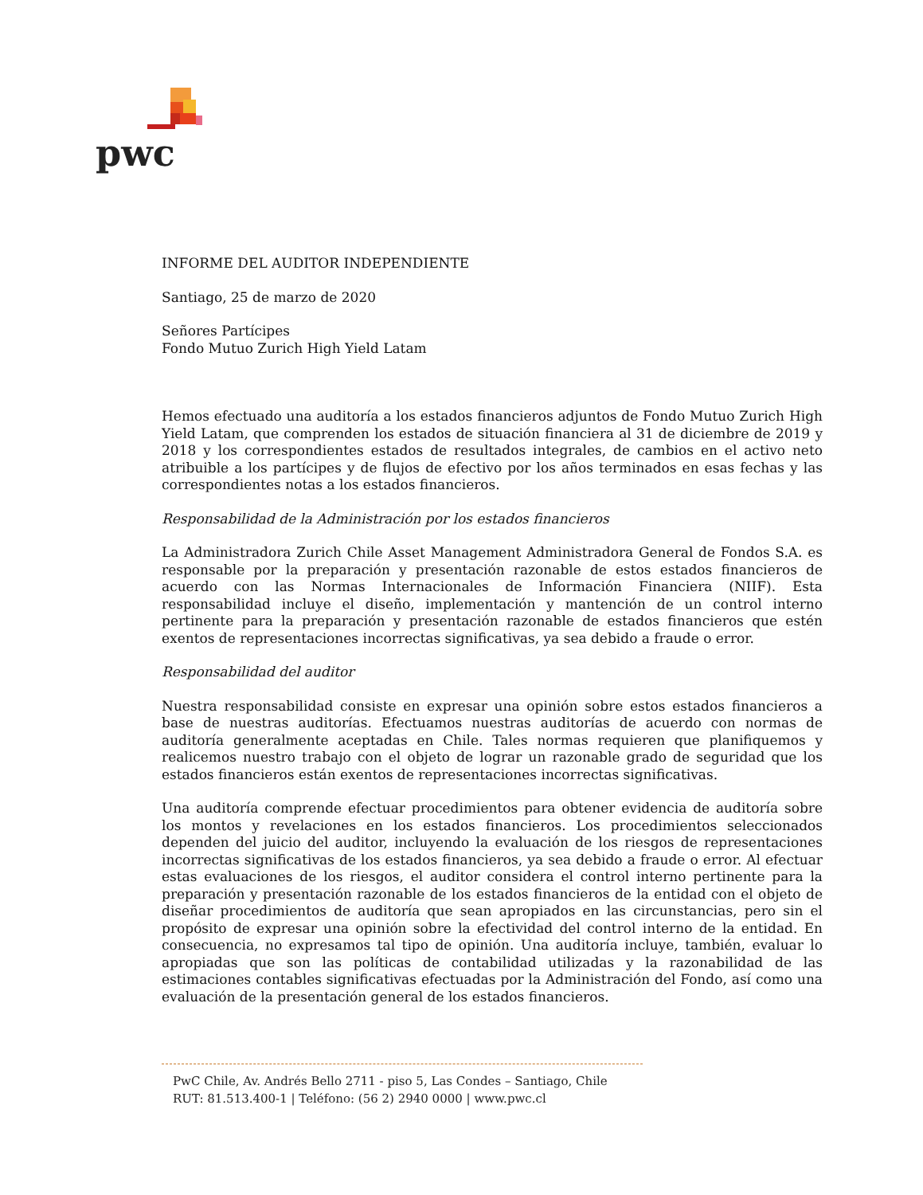pwc
INFORME DEL AUDITOR INDEPENDIENTE
Santiago, 25 de marzo de 2020
Señores Partícipes
Fondo Mutuo Zurich High Yield Latam
Hemos efectuado una auditoría a los estados financieros adjuntos de Fondo Mutuo Zurich High Yield Latam, que comprenden los estados de situación financiera al 31 de diciembre de 2019 y 2018 y los correspondientes estados de resultados integrales, de cambios en el activo neto atribuible a los partícipes y de flujos de efectivo por los años terminados en esas fechas y las correspondientes notas a los estados financieros.
Responsabilidad de la Administración por los estados financieros
La Administradora Zurich Chile Asset Management Administradora General de Fondos S.A. es responsable por la preparación y presentación razonable de estos estados financieros de acuerdo con las Normas Internacionales de Información Financiera (NIIF). Esta responsabilidad incluye el diseño, implementación y mantención de un control interno pertinente para la preparación y presentación razonable de estados financieros que estén exentos de representaciones incorrectas significativas, ya sea debido a fraude o error.
Responsabilidad del auditor
Nuestra responsabilidad consiste en expresar una opinión sobre estos estados financieros a base de nuestras auditorías. Efectuamos nuestras auditorías de acuerdo con normas de auditoría generalmente aceptadas en Chile. Tales normas requieren que planifiquemos y realicemos nuestro trabajo con el objeto de lograr un razonable grado de seguridad que los estados financieros están exentos de representaciones incorrectas significativas.
Una auditoría comprende efectuar procedimientos para obtener evidencia de auditoría sobre los montos y revelaciones en los estados financieros. Los procedimientos seleccionados dependen del juicio del auditor, incluyendo la evaluación de los riesgos de representaciones incorrectas significativas de los estados financieros, ya sea debido a fraude o error. Al efectuar estas evaluaciones de los riesgos, el auditor considera el control interno pertinente para la preparación y presentación razonable de los estados financieros de la entidad con el objeto de diseñar procedimientos de auditoría que sean apropiados en las circunstancias, pero sin el propósito de expresar una opinión sobre la efectividad del control interno de la entidad. En consecuencia, no expresamos tal tipo de opinión. Una auditoría incluye, también, evaluar lo apropiadas que son las políticas de contabilidad utilizadas y la razonabilidad de las estimaciones contables significativas efectuadas por la Administración del Fondo, así como una evaluación de la presentación general de los estados financieros.
PwC Chile, Av. Andrés Bello 2711 - piso 5, Las Condes – Santiago, Chile
RUT: 81.513.400-1 | Teléfono: (56 2) 2940 0000 | www.pwc.cl